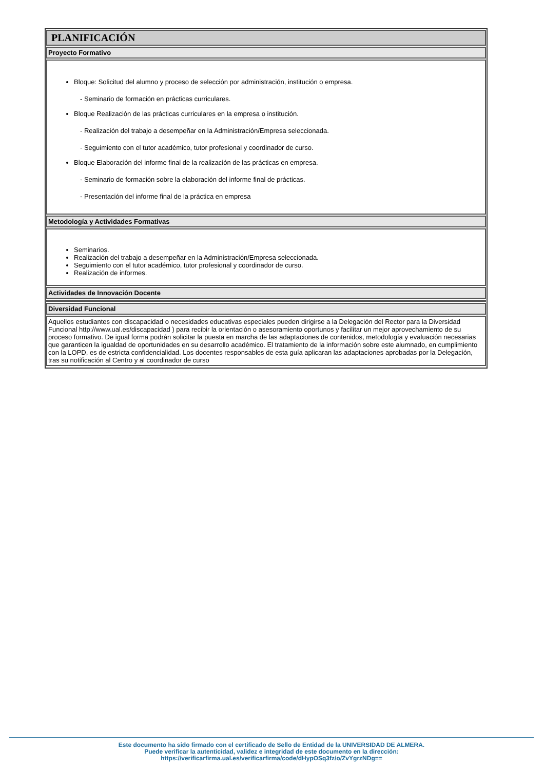PLANIFICACIÓN
Proyecto Formativo
Bloque: Solicitud del alumno y proceso de selección por administración, institución o empresa.
- Seminario de formación en prácticas curriculares.
Bloque Realización de las prácticas curriculares en la empresa o institución.
- Realización del trabajo a desempeñar en la Administración/Empresa seleccionada.
- Seguimiento con el tutor académico, tutor profesional y coordinador de curso.
Bloque Elaboración del informe final de la realización de las prácticas en empresa.
- Seminario de formación sobre la elaboración del informe final de prácticas.
- Presentación del informe final de la práctica en empresa
Metodología y Actividades Formativas
Seminarios.
Realización del trabajo a desempeñar en la Administración/Empresa seleccionada.
Seguimiento con el tutor académico, tutor profesional y coordinador de curso.
Realización de informes.
Actividades de Innovación Docente
Diversidad Funcional
Aquellos estudiantes con discapacidad o necesidades educativas especiales pueden dirigirse a la Delegación del Rector para la Diversidad Funcional http://www.ual.es/discapacidad ) para recibir la orientación o asesoramiento oportunos y facilitar un mejor aprovechamiento de su proceso formativo. De igual forma podrán solicitar la puesta en marcha de las adaptaciones de contenidos, metodología y evaluación necesarias que garanticen la igualdad de oportunidades en su desarrollo académico. El tratamiento de la información sobre este alumnado, en cumplimiento con la LOPD, es de estricta confidencialidad. Los docentes responsables de esta guía aplicaran las adaptaciones aprobadas por la Delegación, tras su notificación al Centro y al coordinador de curso
Este documento ha sido firmado con el certificado de Sello de Entidad de la UNIVERSIDAD DE ALMERA.
Puede verificar la autenticidad, validez e integridad de este documento en la dirección:
https://verificarfirma.ual.es/verificarfirma/code/dHypOSq3fz/o/ZvYgrzNDg==